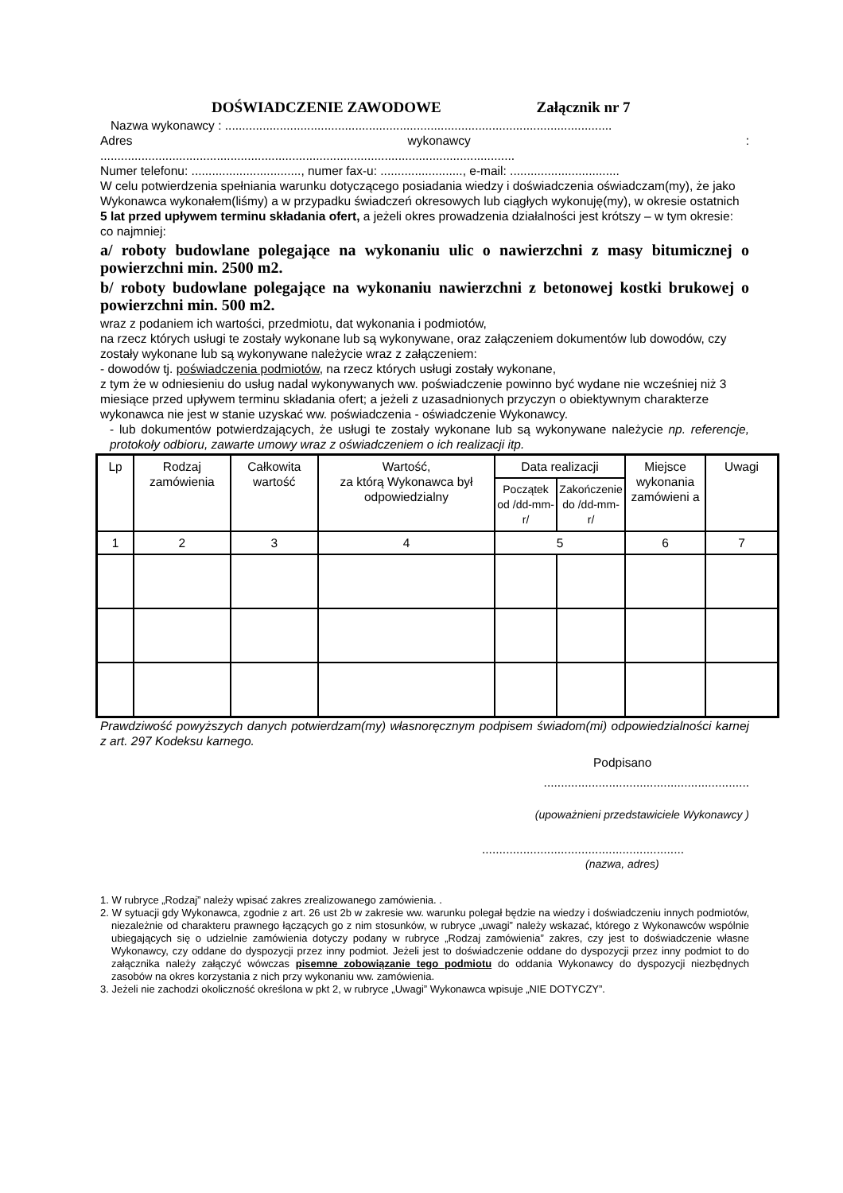DOŚWIADCZENIE ZAWODOWE Załącznik nr 7
Nazwa wykonawcy : .................................................................................................................
Adres wykonawcy:
.........................................................................................................................
Numer telefonu: ................................, numer fax-u: ........................, e-mail: ................................
W celu potwierdzenia spełniania warunku dotyczącego posiadania wiedzy i doświadczenia oświadczam(my), że jako Wykonawca wykonałem(liśmy) a w przypadku świadczeń okresowych lub ciągłych wykonuję(my), w okresie ostatnich 5 lat przed upływem terminu składania ofert, a jeżeli okres prowadzenia działalności jest krótszy – w tym okresie: co najmniej:
a/ roboty budowlane polegające na wykonaniu ulic o nawierzchni z masy bitumicznej o powierzchni min. 2500 m2.
b/ roboty budowlane polegające na wykonaniu nawierzchni z betonowej kostki brukowej o powierzchni min. 500 m2.
wraz z podaniem ich wartości, przedmiotu, dat wykonania i podmiotów,
na rzecz których usługi te zostały wykonane lub są wykonywane, oraz załączeniem dokumentów lub dowodów, czy zostały wykonane lub są wykonywane należycie wraz z załączeniem:
- dowodów tj. poświadczenia podmiotów, na rzecz których usługi zostały wykonane,
z tym że w odniesieniu do usług nadal wykonywanych ww. poświadczenie powinno być wydane nie wcześniej niż 3 miesiące przed upływem terminu składania ofert; a jeżeli z uzasadnionych przyczyn o obiektywnym charakterze wykonawca nie jest w stanie uzyskać ww. poświadczenia - oświadczenie Wykonawcy.
- lub dokumentów potwierdzających, że usługi te zostały wykonane lub są wykonywane należycie np. referencje, protokoły odbioru, zawarte umowy wraz z oświadczeniem o ich realizacji itp.
| Lp | Rodzaj zamówienia | Całkowita wartość | Wartość, za którą Wykonawca był odpowiedzialny | Data realizacji | | Miejsce wykonania zamówieni a | Uwagi |
| --- | --- | --- | --- | --- | --- | --- | --- |
| | | | | Początek od /dd-mm-r/ | Zakończenie do /dd-mm-r/ | | |
| 1 | 2 | 3 | 4 | 5 | | 6 | 7 |
Prawdziwość powyższych danych potwierdzam(my) własnoręcznym podpisem świadom(mi) odpowiedzialności karnej z art. 297 Kodeksu karnego.
Podpisano
............................................................
(upoważnieni przedstawiciele Wykonawcy )
...........................................................
(nazwa, adres)
1. W rubryce „Rodzaj” należy wpisać zakres zrealizowanego zamówienia. .
2. W sytuacji gdy Wykonawca, zgodnie z art. 26 ust 2b w zakresie ww. warunku polegał będzie na wiedzy i doświadczeniu innych podmiotów, niezależnie od charakteru prawnego łączących go z nim stosunków, w rubryce „uwagi” należy wskazać, którego z Wykonawców wspólnie ubiegających się o udzielnie zamówienia dotyczy podany w rubryce „Rodzaj zamówienia” zakres, czy jest to doświadczenie własne Wykonawcy, czy oddane do dyspozycji przez inny podmiot. Jeżeli jest to doświadczenie oddane do dyspozycji przez inny podmiot to do załącznika należy załączyć wówczas pisemne zobowiązanie tego podmiotu do oddania Wykonawcy do dyspozycji niezbędnych zasobów na okres korzystania z nich przy wykonaniu ww. zamówienia.
3. Jeżeli nie zachodzi okoliczność określona w pkt 2, w rubryce „Uwagi” Wykonawca wpisuje „NIE DOTYCZY”.